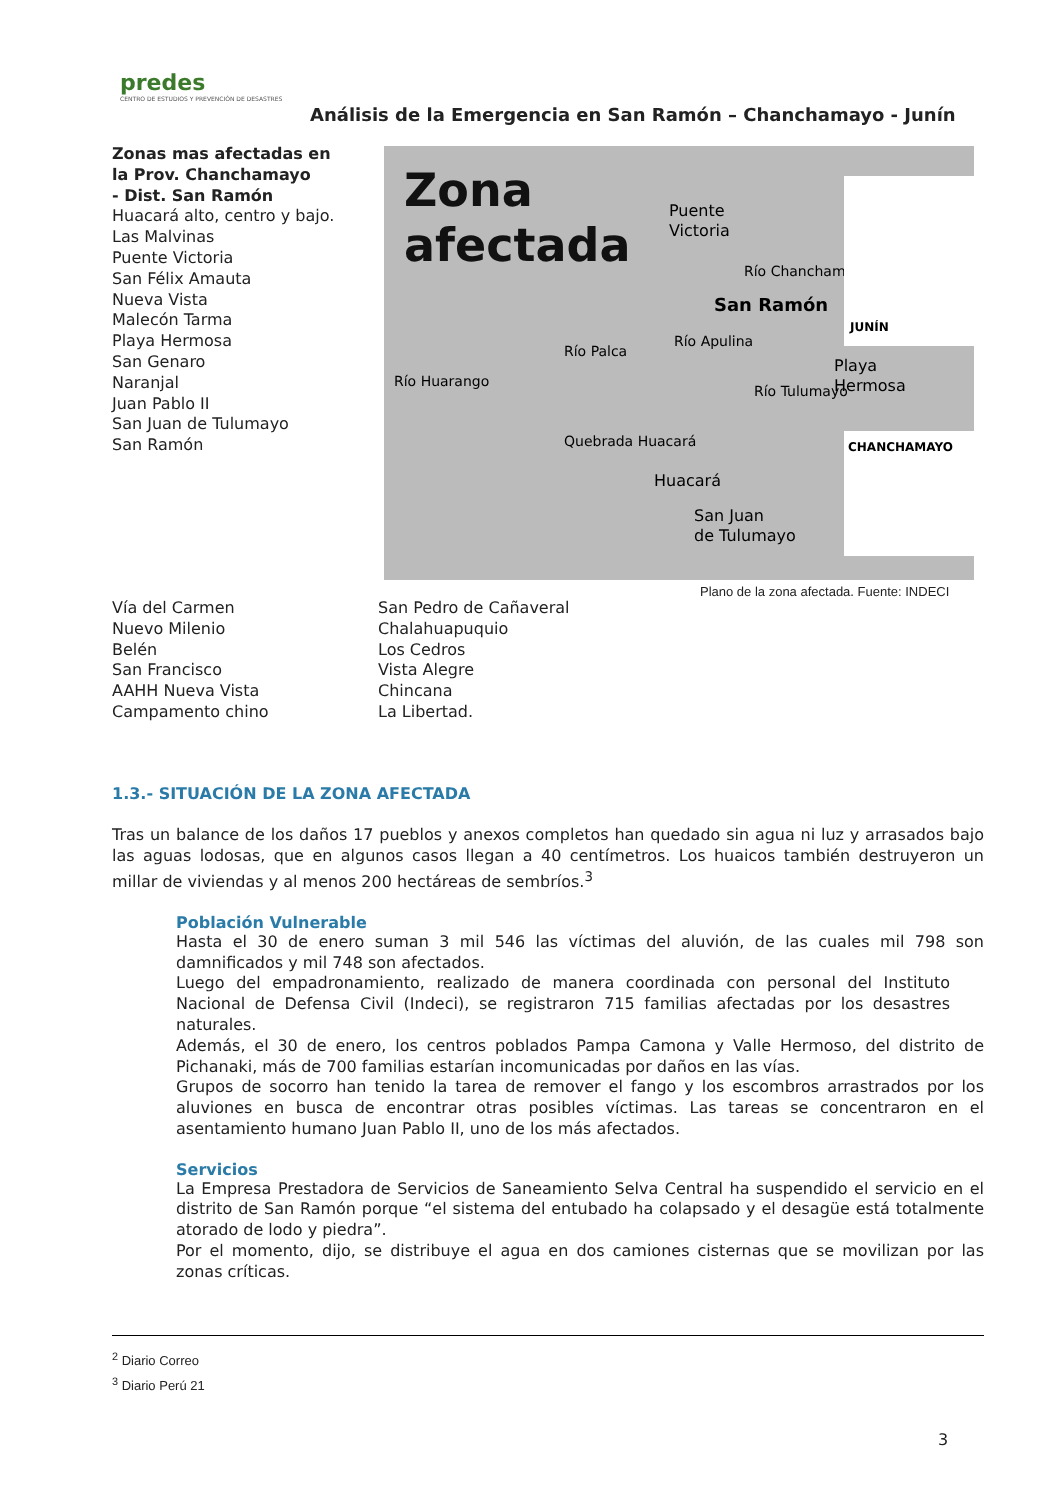predes
CENTRO DE ESTUDIOS Y PREVENCIÓN DE DESASTRES
Análisis de la Emergencia en San Ramón – Chanchamayo - Junín
Zonas mas afectadas en la Prov. Chanchamayo
- Dist. San Ramón
Huacará alto, centro y bajo.
Las Malvinas
Puente Victoria
San Félix Amauta
Nueva Vista
Malecón Tarma
Playa Hermosa
San Genaro
Naranjal
Juan Pablo II
San Juan de Tulumayo
San Ramón
Zona
afectada
Puente
Victoria
San Ramón
Playa
Hermosa
Huacará
San Juan
de Tulumayo
Quebrada Huacará
Río Huarango
Río Palca
Río Apulina
Río Tulumayo
Río Chanchamayo
JUNÍN
CHANCHAMAYO
Plano de la zona afectada. Fuente: INDECI
Vía del Carmen
Nuevo Milenio
Belén
San Francisco
AAHH Nueva Vista
Campamento chino
San Pedro de Cañaveral
Chalahuapuquio
Los Cedros
Vista Alegre
Chincana
La Libertad.
1.3.- SITUACIÓN DE LA ZONA AFECTADA
Tras un balance de los daños 17 pueblos y anexos completos han quedado sin agua ni luz y arrasados bajo las aguas lodosas, que en algunos casos llegan a 40 centímetros. Los huaicos también destruyeron un millar de viviendas y al menos 200 hectáreas de sembríos.<sup>3</sup>
Población Vulnerable
Hasta el 30 de enero suman 3 mil 546 las víctimas del aluvión, de las cuales mil 798 son damnificados y mil 748 son afectados.
Luego del empadronamiento, realizado de manera coordinada con personal del Instituto Nacional de Defensa Civil (Indeci), se registraron 715 familias afectadas por los desastres naturales.
Además, el 30 de enero, los centros poblados Pampa Camona y Valle Hermoso, del distrito de Pichanaki, más de 700 familias estarían incomunicadas por daños en las vías.
Grupos de socorro han tenido la tarea de remover el fango y los escombros arrastrados por los aluviones en busca de encontrar otras posibles víctimas. Las tareas se concentraron en el asentamiento humano Juan Pablo II, uno de los más afectados.
Servicios
La Empresa Prestadora de Servicios de Saneamiento Selva Central ha suspendido el servicio en el distrito de San Ramón porque “el sistema del entubado ha colapsado y el desagüe está totalmente atorado de lodo y piedra”.
Por el momento, dijo, se distribuye el agua en dos camiones cisternas que se movilizan por las zonas críticas.
<sup>2</sup> Diario Correo
<sup>3</sup> Diario Perú 21
3